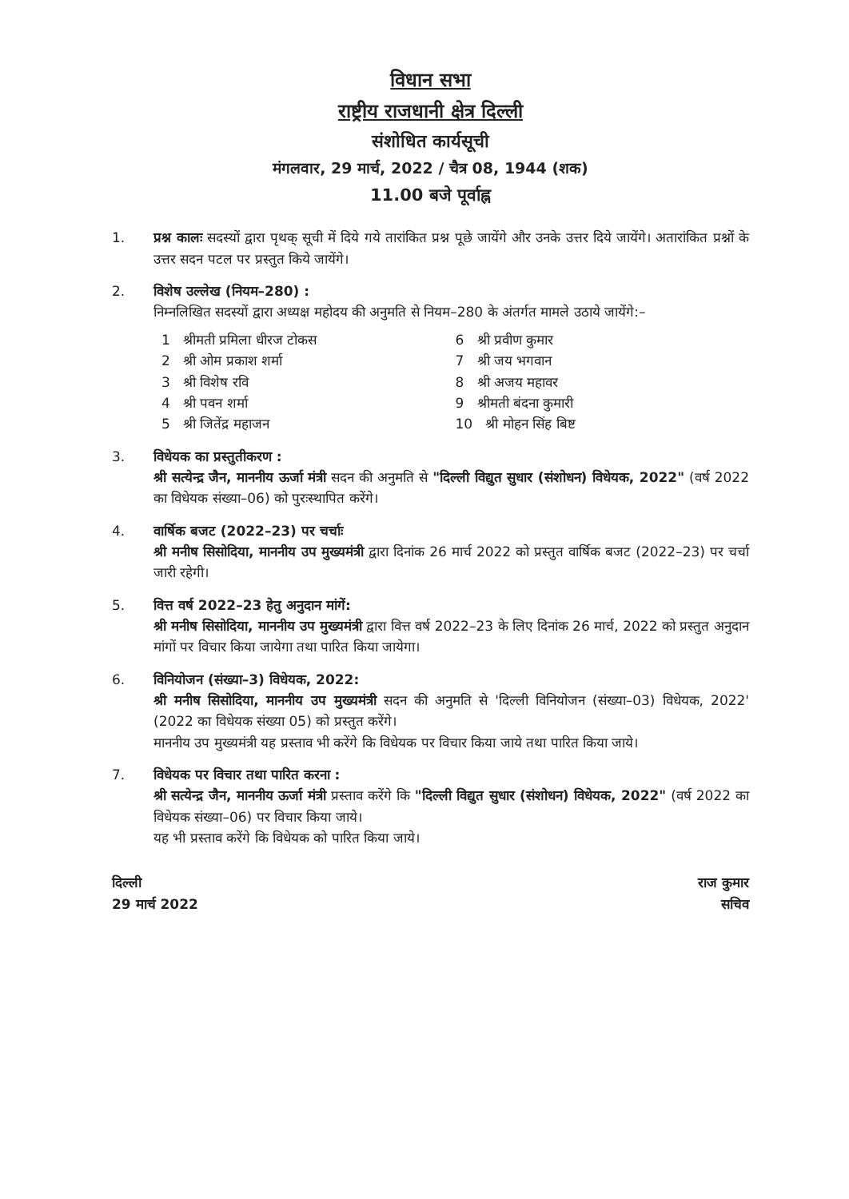विधान सभा
राष्ट्रीय राजधानी क्षेत्र दिल्ली
संशोधित कार्यसूची
मंगलवार, 29 मार्च, 2022 / चैत्र 08, 1944 (शक)
11.00 बजे पूर्वाह्न
1. प्रश्न कालः सदस्यों द्वारा पृथक् सूची में दिये गये तारांकित प्रश्न पूछे जायेंगे और उनके उत्तर दिये जायेंगे। अतारांकित प्रश्नों के उत्तर सदन पटल पर प्रस्तुत किये जायेंगे।
2. विशेष उल्लेख (नियम–280) :
निम्नलिखित सदस्यों द्वारा अध्यक्ष महोदय की अनुमति से नियम–280 के अंतर्गत मामले उठाये जायेंगे:–
1 श्रीमती प्रमिला धीरज टोकस
2 श्री ओम प्रकाश शर्मा
3 श्री विशेष रवि
4 श्री पवन शर्मा
5 श्री जितेंद्र महाजन
6 श्री प्रवीण कुमार
7 श्री जय भगवान
8 श्री अजय महावर
9 श्रीमती बंदना कुमारी
10 श्री मोहन सिंह बिष्ट
3. विधेयक का प्रस्तुतीकरण :
श्री सत्येन्द्र जैन, माननीय ऊर्जा मंत्री सदन की अनुमति से "दिल्ली विद्युत सुधार (संशोधन) विधेयक, 2022" (वर्ष 2022 का विधेयक संख्या–06) को पुरःस्थापित करेंगे।
4. वार्षिक बजट (2022–23) पर चर्चाः
श्री मनीष सिसोदिया, माननीय उप मुख्यमंत्री द्वारा दिनांक 26 मार्च 2022 को प्रस्तुत वार्षिक बजट (2022–23) पर चर्चा जारी रहेगी।
5. वित्त वर्ष 2022–23 हेतु अनुदान मांगें:
श्री मनीष सिसोदिया, माननीय उप मुख्यमंत्री द्वारा वित्त वर्ष 2022–23 के लिए दिनांक 26 मार्च, 2022 को प्रस्तुत अनुदान मांगों पर विचार किया जायेगा तथा पारित किया जायेगा।
6. विनियोजन (संख्या–3) विधेयक, 2022:
श्री मनीष सिसोदिया, माननीय उप मुख्यमंत्री सदन की अनुमति से 'दिल्ली विनियोजन (संख्या–03) विधेयक, 2022' (2022 का विधेयक संख्या 05) को प्रस्तुत करेंगे।
माननीय उप मुख्यमंत्री यह प्रस्ताव भी करेंगे कि विधेयक पर विचार किया जाये तथा पारित किया जाये।
7. विधेयक पर विचार तथा पारित करना :
श्री सत्येन्द्र जैन, माननीय ऊर्जा मंत्री प्रस्ताव करेंगे कि "दिल्ली विद्युत सुधार (संशोधन) विधेयक, 2022" (वर्ष 2022 का विधेयक संख्या–06) पर विचार किया जाये।
यह भी प्रस्ताव करेंगे कि विधेयक को पारित किया जाये।
दिल्ली
29 मार्च 2022
राज कुमार
सचिव